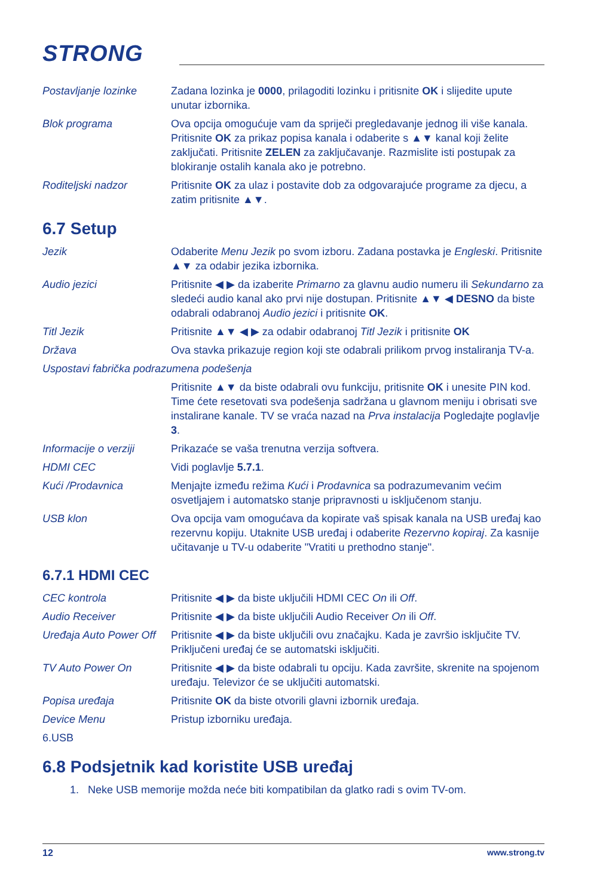STRONG
| Postavljanje lozinke | Zadana lozinka je 0000 , prilagoditi lozinku i pritisnite OK i slijedite upute unutar izbornika. |
| Blok programa | Ova opcija omogućuje vam da spriječi pregledavanje jednog ili više kanala. Pritisnite OK za prikaz popisa kanala i odaberite s ▲▼ kanal koji želite zaključati. Pritisnite ZELEN za zaključavanje. Razmislite isti postupak za blokiranje ostalih kanala ako je potrebno. |
| Roditeljski nadzor | Pritisnite OK za ulaz i postavite dob za odgovarajuće programe za djecu, a zatim pritisnite ▲▼. |
6.7 Setup
| Jezik | Odaberite Menu Jezik po svom izboru. Zadana postavka je Engleski . Pritisnite ▲▼ za odabir jezika izbornika. |
| Audio jezici | Pritisnite ◀ ▶ da izaberite Primarno za glavnu audio numeru ili Sekundarno za sledeći audio kanal ako prvi nije dostupan. Pritisnite ▲▼ ◀ DESNO da biste odabrali odabranoj Audio jezici i pritisnite OK . |
| Titl Jezik | Pritisnite ▲▼ ◀ ▶ za odabir odabranoj Titl Jezik i pritisnite OK |
| Država | Ova stavka prikazuje region koji ste odabrali prilikom prvog instaliranja TV-a. |
| Uspostavi fabrička podrazumena podešenja | |
| | Pritisnite ▲▼ da biste odabrali ovu funkciju, pritisnite OK i unesite PIN kod. Time ćete resetovati sva podešenja sadržana u glavnom meniju i obrisati sve instalirane kanale. TV se vraća nazad na Prva instalacija Pogledajte poglavlje 3 . |
| Informacije o verziji | Prikazaće se vaša trenutna verzija softvera. |
| HDMI CEC | Vidi poglavlje 5.7.1 . |
| Kući /Prodavnica | Menjajte između režima Kući i Prodavnica sa podrazumevanim većim osvetljajem i automatsko stanje pripravnosti u isključenom stanju. |
| USB klon | Ova opcija vam omogućava da kopirate vaš spisak kanala na USB uređaj kao rezervnu kopiju. Utaknite USB uređaj i odaberite Rezervno kopiraj . Za kasnije učitavanje u TV-u odaberite "Vratiti u prethodno stanje". |
6.7.1 HDMI CEC
| CEC kontrola | Pritisnite ◀ ▶ da biste uključili HDMI CEC On ili Off . |
| Audio Receiver | Pritisnite ◀ ▶ da biste uključili Audio Receiver On ili Off . |
| Uređaja Auto Power Off | Pritisnite ◀ ▶ da biste uključili ovu značajku. Kada je završio isključite TV. Priključeni uređaj će se automatski isključiti. |
| TV Auto Power On | Pritisnite ◀ ▶ da biste odabrali tu opciju. Kada završite, skrenite na spojenom uređaju. Televizor će se uključiti automatski. |
| Popisa uređaja | Pritisnite OK da biste otvorili glavni izbornik uređaja. |
| Device Menu | Pristup izborniku uređaja. |
| 6.USB | |
6.8 Podsjetnik kad koristite USB uređaj
1. Neke USB memorije možda neće biti kompatibilan da glatko radi s ovim TV-om.
12 www.strong.tv